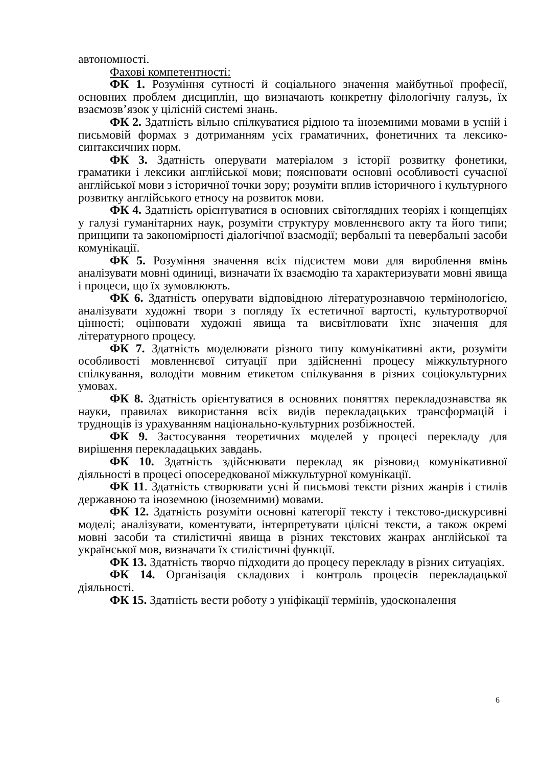автономності.
Фахові компетентності:
ФК 1. Розуміння сутності й соціального значення майбутньої професії, основних проблем дисциплін, що визначають конкретну філологічну галузь, їх взаємозв’язок у цілісній системі знань.
ФК 2. Здатність вільно спілкуватися рідною та іноземними мовами в усній і письмовій формах з дотриманням усіх граматичних, фонетичних та лексико-синтаксичних норм.
ФК 3. Здатність оперувати матеріалом з історії розвитку фонетики, граматики і лексики англійської мови; пояснювати основні особливості сучасної англійської мови з історичної точки зору; розуміти вплив історичного і культурного розвитку англійського етносу на розвиток мови.
ФК 4. Здатність орієнтуватися в основних світоглядних теоріях і концепціях у галузі гуманітарних наук, розуміти структуру мовленнєвого акту та його типи; принципи та закономірності діалогічної взаємодії; вербальні та невербальні засоби комунікації.
ФК 5. Розуміння значення всіх підсистем мови для вироблення вмінь аналізувати мовні одиниці, визначати їх взаємодію та характеризувати мовні явища і процеси, що їх зумовлюють.
ФК 6. Здатність оперувати відповідною літературознавчою термінологією, аналізувати художні твори з погляду їх естетичної вартості, культуротворчої цінності; оцінювати художні явища та висвітлювати їхнє значення для літературного процесу.
ФК 7. Здатність моделювати різного типу комунікативні акти, розуміти особливості мовленнєвої ситуації при здійсненні процесу міжкультурного спілкування, володіти мовним етикетом спілкування в різних соціокультурних умовах.
ФК 8. Здатність орієнтуватися в основних поняттях перекладознавства як науки, правилах використання всіх видів перекладацьких трансформацій і труднощів із урахуванням національно-культурних розбіжностей.
ФК 9. Застосування теоретичних моделей у процесі перекладу для вирішення перекладацьких завдань.
ФК 10. Здатність здійснювати переклад як різновид комунікативної діяльності в процесі опосередкованої міжкультурної комунікації.
ФК 11. Здатність створювати усні й письмові тексти різних жанрів і стилів державною та іноземною (іноземними) мовами.
ФК 12. Здатність розуміти основні категорії тексту і текстово-дискурсивні моделі; аналізувати, коментувати, інтерпретувати цілісні тексти, а також окремі мовні засоби та стилістичні явища в різних текстових жанрах англійської та української мов, визначати їх стилістичні функції.
ФК 13. Здатність творчо підходити до процесу перекладу в різних ситуаціях.
ФК 14. Організація складових і контроль процесів перекладацької діяльності.
ФК 15. Здатність вести роботу з уніфікації термінів, удосконалення
6